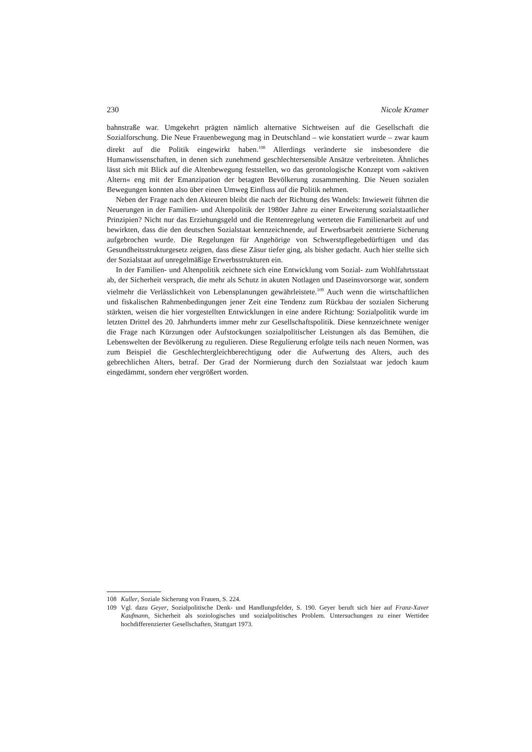230 Nicole Kramer
bahnstraße war. Umgekehrt prägten nämlich alternative Sichtweisen auf die Gesellschaft die Sozialforschung. Die Neue Frauenbewegung mag in Deutschland – wie konstatiert wurde – zwar kaum direkt auf die Politik eingewirkt haben.<sup>108</sup> Allerdings veränderte sie insbesondere die Humanwissenschaften, in denen sich zunehmend geschlechtersensible Ansätze verbreiteten. Ähnliches lässt sich mit Blick auf die Altenbewegung feststellen, wo das gerontologische Konzept vom »aktiven Altern« eng mit der Emanzipation der betagten Bevölkerung zusammenhing. Die Neuen sozialen Bewegungen konnten also über einen Umweg Einfluss auf die Politik nehmen.
Neben der Frage nach den Akteuren bleibt die nach der Richtung des Wandels: Inwieweit führten die Neuerungen in der Familien- und Altenpolitik der 1980er Jahre zu einer Erweiterung sozialstaatlicher Prinzipien? Nicht nur das Erziehungsgeld und die Rentenregelung werteten die Familienarbeit auf und bewirkten, dass die den deutschen Sozialstaat kennzeichnende, auf Erwerbsarbeit zentrierte Sicherung aufgebrochen wurde. Die Regelungen für Angehörige von Schwerstpflegebedürftigen und das Gesundheitsstrukturgesetz zeigten, dass diese Zäsur tiefer ging, als bisher gedacht. Auch hier stellte sich der Sozialstaat auf unregelmäßige Erwerbsstrukturen ein.
In der Familien- und Altenpolitik zeichnete sich eine Entwicklung vom Sozial- zum Wohlfahrtsstaat ab, der Sicherheit versprach, die mehr als Schutz in akuten Notlagen und Daseinsvorsorge war, sondern vielmehr die Verlässlichkeit von Lebensplanungen gewährleistete.<sup>109</sup> Auch wenn die wirtschaftlichen und fiskalischen Rahmenbedingungen jener Zeit eine Tendenz zum Rückbau der sozialen Sicherung stärkten, weisen die hier vorgestellten Entwicklungen in eine andere Richtung: Sozialpolitik wurde im letzten Drittel des 20. Jahrhunderts immer mehr zur Gesellschaftspolitik. Diese kennzeichnete weniger die Frage nach Kürzungen oder Aufstockungen sozialpolitischer Leistungen als das Bemühen, die Lebenswelten der Bevölkerung zu regulieren. Diese Regulierung erfolgte teils nach neuen Normen, was zum Beispiel die Geschlechtergleichberechtigung oder die Aufwertung des Alters, auch des gebrechlichen Alters, betraf. Der Grad der Normierung durch den Sozialstaat war jedoch kaum eingedämmt, sondern eher vergrößert worden.
108 Kuller, Soziale Sicherung von Frauen, S. 224.
109 Vgl. dazu Geyer, Sozialpolitische Denk- und Handlungsfelder, S. 190. Geyer beruft sich hier auf Franz-Xaver Kaufmann, Sicherheit als soziologisches und sozialpolitisches Problem. Untersuchungen zu einer Wertidee hochdifferenzierter Gesellschaften, Stuttgart 1973.